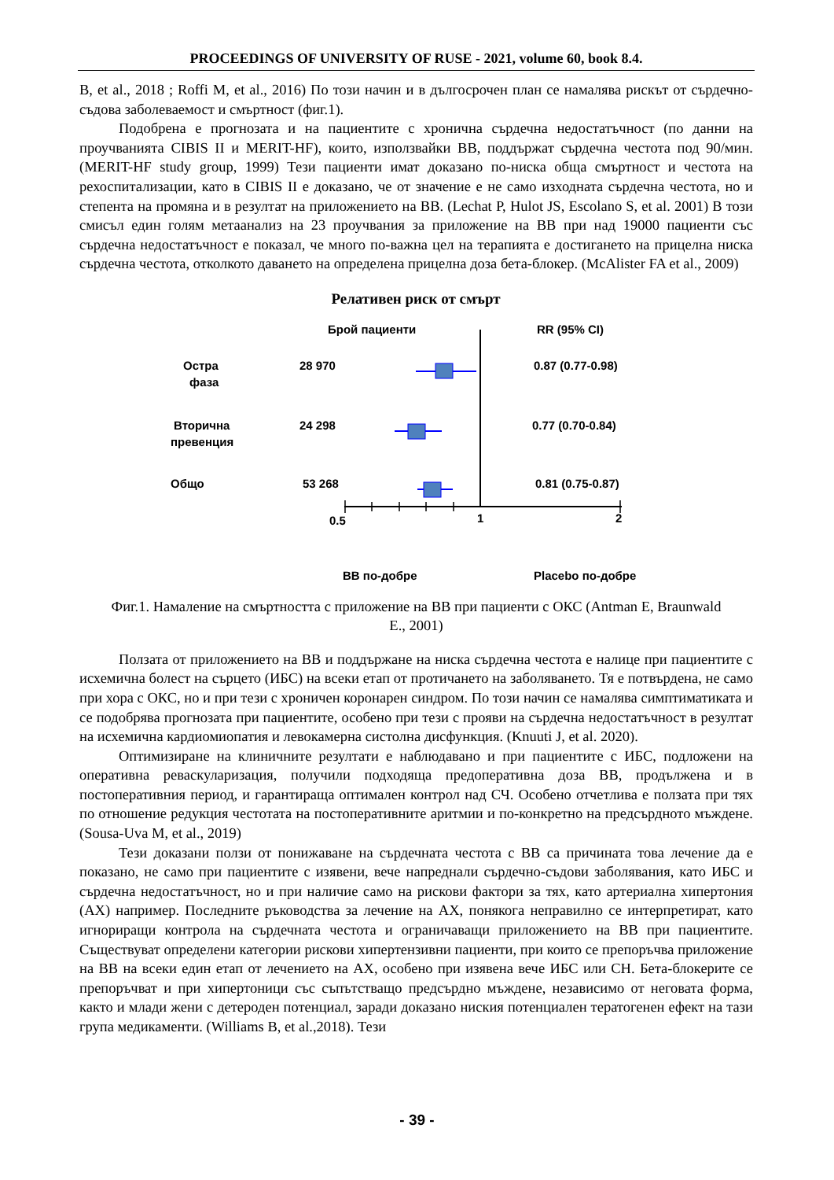PROCEEDINGS OF UNIVERSITY OF RUSE - 2021, volume 60, book 8.4.
B, et al., 2018 ; Roffi M, et al., 2016) По този начин и в дългосрочен план се намалява рискът от сърдечно-съдова заболеваемост и смъртност (фиг.1).
Подобрена е прогнозата и на пациентите с хронична сърдечна недостатъчност (по данни на проучванията CIBIS II и MERIT-HF), които, използвайки BB, поддържат сърдечна честота под 90/мин. (MERIT-HF study group, 1999) Тези пациенти имат доказано по-ниска обща смъртност и честота на рехоспитализации, като в CIBIS II е доказано, че от значение е не само изходната сърдечна честота, но и степента на промяна и в резултат на приложението на BB. (Lechat P, Hulot JS, Escolano S, et al. 2001) В този смисъл един голям метаанализ на 23 проучвания за приложение на BB при над 19000 пациенти със сърдечна недостатъчност е показал, че много по-важна цел на терапията е достигането на прицелна ниска сърдечна честота, отколкото даването на определена прицелна доза бета-блокер. (McAlister FA et al., 2009)
Релативен риск от смърт
Брой пациенти
RR (95% CI)
Остра
фаза
28 970
0.87 (0.77-0.98)
Вторична
превенция
24 298
0.77 (0.70-0.84)
Общо
53 268
0.81 (0.75-0.87)
0.5
1
2
BB по-добре
Placebo по-добре
Фиг.1. Намаление на смъртността с приложение на BB при пациенти с ОКС (Antman E, Braunwald E., 2001)
Ползата от приложението на BB и поддържане на ниска сърдечна честота е налице при пациентите с исхемична болест на сърцето (ИБС) на всеки етап от протичането на заболяването. Тя е потвърдена, не само при хора с ОКС, но и при тези с хроничен коронарен синдром. По този начин се намалява симптиматиката и се подобрява прогнозата при пациентите, особено при тези с прояви на сърдечна недостатъчност в резултат на исхемична кардиомиопатия и левокамерна систолна дисфункция. (Knuuti J, et al. 2020).
Оптимизиране на клиничните резултати е наблюдавано и при пациентите с ИБС, подложени на оперативна реваскуларизация, получили подходяща предоперативна доза BB, продължена и в постоперативния период, и гарантираща оптимален контрол над СЧ. Особено отчетлива е ползата при тях по отношение редукция честотата на постоперативните аритмии и по-конкретно на предсърдното мъждене. (Sousa-Uva M, et al., 2019)
Тези доказани ползи от понижаване на сърдечната честота с BB са причината това лечение да е показано, не само при пациентите с изявени, вече напреднали сърдечно-съдови заболявания, като ИБС и сърдечна недостатъчност, но и при наличие само на рискови фактори за тях, като артериална хипертония (АХ) например. Последните ръководства за лечение на АХ, понякога неправилно се интерпретират, като игнориращи контрола на сърдечната честота и ограничаващи приложението на BB при пациентите. Съществуват определени категории рискови хипертензивни пациенти, при които се препоръчва приложение на BB на всеки един етап от лечението на АХ, особено при изявена вече ИБС или СН. Бета-блокерите се препоръчват и при хипертоници със съпътстващо предсърдно мъждене, независимо от неговата форма, както и млади жени с детероден потенциал, заради доказано ниския потенциален тератогенен ефект на тази група медикаменти. (Williams B, et al.,2018). Тези
- 39 -